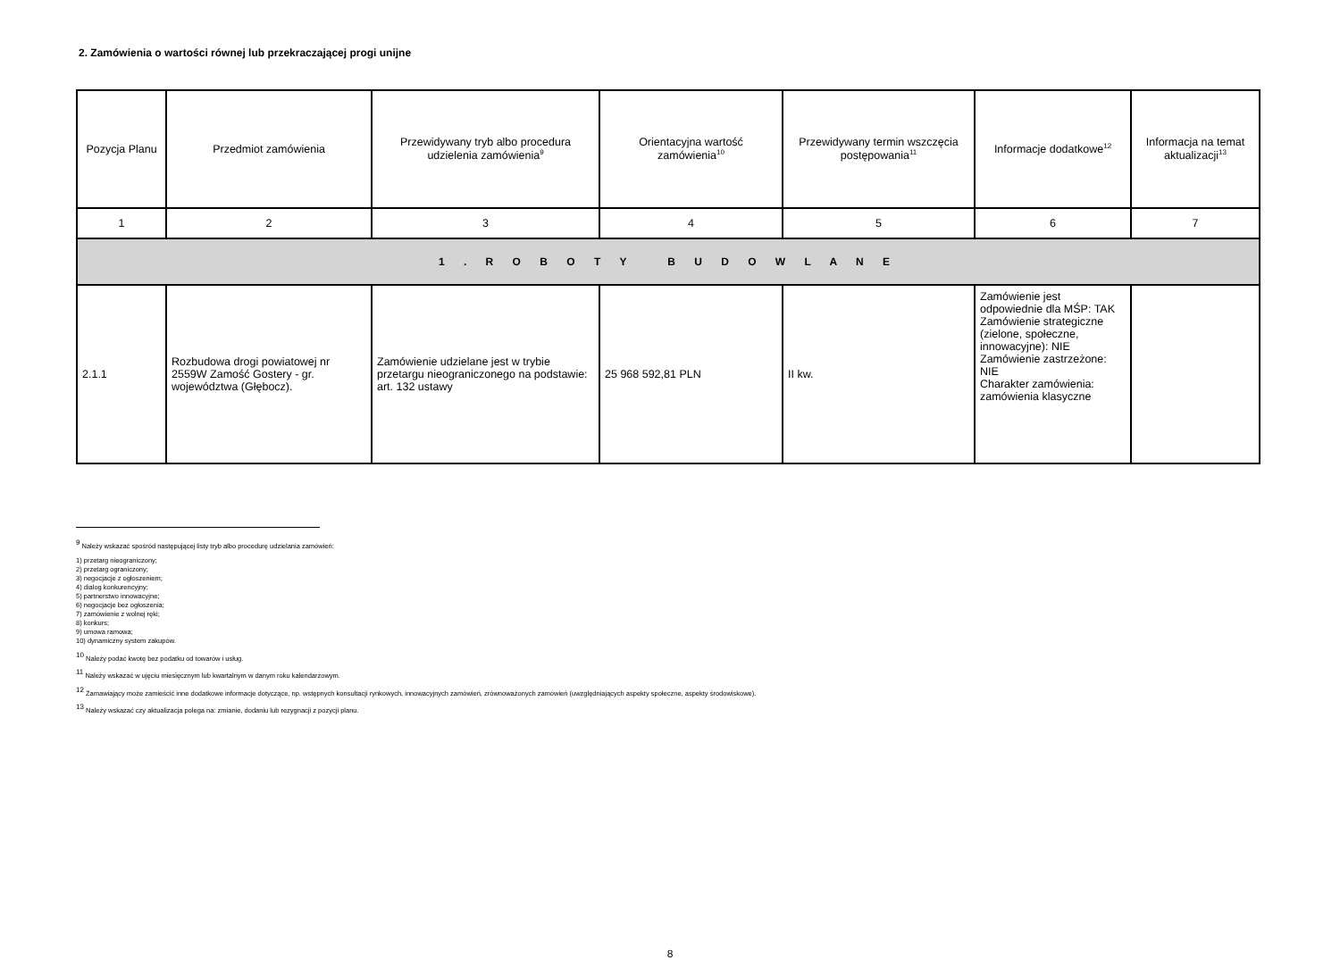2. Zamówienia o wartości równej lub przekraczającej progi unijne
| Pozycja Planu | Przedmiot zamówienia | Przewidywany tryb albo procedura udzielenia zamówienia<sup>9</sup> | Orientacyjna wartość zamówienia<sup>10</sup> | Przewidywany termin wszczęcia postępowania<sup>11</sup> | Informacje dodatkowe<sup>12</sup> | Informacja na temat aktualizacji<sup>13</sup> |
| --- | --- | --- | --- | --- | --- | --- |
| 1 | 2 | 3 | 4 | 5 | 6 | 7 |
| 1 . R O B O T Y B U D O W L A N E | | | | | | |
| 2.1.1 | Rozbudowa drogi powiatowej nr 2559W Zamość Gostery - gr. województwa (Głębocz). | Zamówienie udzielane jest w trybie przetargu nieograniczonego na podstawie: art. 132 ustawy | 25 968 592,81 PLN | II kw. | Zamówienie jest odpowiednie dla MŚP: TAK Zamówienie strategiczne (zielone, społeczne, innowacyjne): NIE Zamówienie zastrzeżone: NIE Charakter zamówienia: zamówienia klasyczne | |
<sup>9</sup> Należy wskazać spośród następującej listy tryb albo procedurę udzielania zamówień:
1) przetarg nieograniczony;
2) przetarg ograniczony;
3) negocjacje z ogłoszeniem;
4) dialog konkurencyjny;
5) partnerstwo innowacyjne;
6) negocjacje bez ogłoszenia;
7) zamówienie z wolnej ręki;
8) konkurs;
9) umowa ramowa;
10) dynamiczny system zakupów.
<sup>10</sup> Należy podać kwotę bez podatku od towarów i usług.
<sup>11</sup> Należy wskazać w ujęciu miesięcznym lub kwartalnym w danym roku kalendarzowym.
<sup>12</sup> Zamawiający może zamieścić inne dodatkowe informacje dotyczące, np. wstępnych konsultacji rynkowych, innowacyjnych zamówień, zrównoważonych zamówień (uwzględniających aspekty społeczne, aspekty środowiskowe).
<sup>13</sup> Należy wskazać czy aktualizacja polega na: zmianie, dodaniu lub rezygnacji z pozycji planu.
8